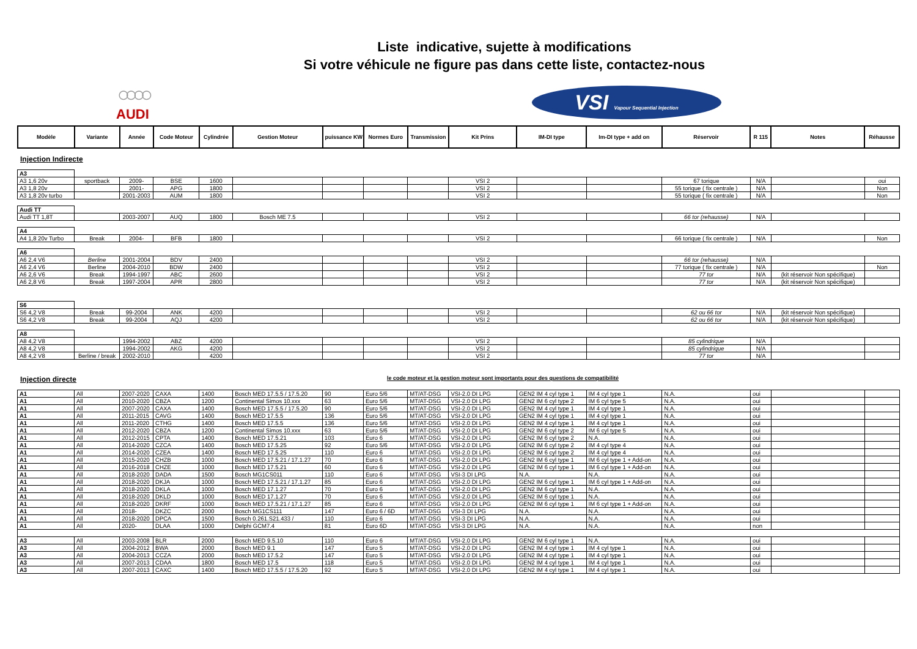Liste indicative, sujette à modifications
Si votre véhicule ne figure pas dans cette liste, contactez-nous
○○○○
AUDI
VSI Vapour Sequential Injection
| Modèle | Variante | Année | Code Moteur | Cylindrée | Gestion Moteur | puissance KW | Normes Euro | Transmission | Kit Prins | IM-DI type | Im-DI type + add on | Réservoir | R 115 | Notes | Réhausse |
| --- | --- | --- | --- | --- | --- | --- | --- | --- | --- | --- | --- | --- | --- | --- | --- |
Injection Indirecte
| A3 | | | | | | | | | | | | | | | |
| A3 1,6 20v | sportback | 2009- | BSE | 1600 | | | | | VSI 2 | | | 67 torique | N/A | | oui |
| A3 1,8 20v | | 2001- | APG | 1800 | | | | | VSI 2 | | | 55 torique ( fix centrale ) | N/A | | Non |
| A3 1,8 20v turbo | | 2001-2003 | AUM | 1800 | | | | | VSI 2 | | | 55 torique ( fix centrale ) | N/A | | Non |
| Audi TT | | | | | | | | | | | | | | | |
| Audi TT 1,8T | | 2003-2007 | AUQ | 1800 | Bosch ME 7.5 | | | | VSI 2 | | | 66 tor (rehausse) | N/A | | |
| A4 | | | | | | | | | | | | | | | |
| A4 1,8 20v Turbo | Break | 2004- | BFB | 1800 | | | | | VSI 2 | | | 66 torique ( fix centrale ) | N/A | | Non |
| A6 | | | | | | | | | | | | | | | |
| A6 2,4 V6 | Berline | 2001-2004 | BDV | 2400 | | | | | VSI 2 | | | 66 tor (rehausse) | N/A | | |
| A6 2,4 V6 | Berline | 2004-2010 | BDW | 2400 | | | | | VSI 2 | | | 77 torique ( fix centrale ) | N/A | | Non |
| A6 2,6 V6 | Break | 1994-1997 | ABC | 2600 | | | | | VSI 2 | | | 77 tor | N/A | (kit réservoir Non spécifique) | |
| A6 2,8 V6 | Break | 1997-2004 | APR | 2800 | | | | | VSI 2 | | | 77 tor | N/A | (kit réservoir Non spécifique) | |
| S6 | | | | | | | | | | | | | | | |
| S6 4,2 V8 | Break | 99-2004 | ANK | 4200 | | | | | VSI 2 | | | 62 ou 66 tor | N/A | (kit réservoir Non spécifique) | |
| S6 4,2 V8 | Break | 99-2004 | AQJ | 4200 | | | | | VSI 2 | | | 62 ou 66 tor | N/A | (kit réservoir Non spécifique) | |
| A8 | | | | | | | | | | | | | | | |
| A8 4,2 V8 | | 1994-2002 | ABZ | 4200 | | | | | VSI 2 | | | 85 cylindrique | N/A | | |
| A8 4,2 V8 | | 1994-2002 | AKG | 4200 | | | | | VSI 2 | | | 85 cylindrique | N/A | | |
| A8 4,2 V8 | Berline / break | 2002-2010 | | 4200 | | | | | VSI 2 | | | 77 tor | N/A | | |
Injection directe le code moteur et la gestion moteur sont importants pour des questions de compatibilité
| A1 | All | 2007-2020 | CAXA | 1400 | Bosch MED 17.5.5 / 17.5.20 | 90 | Euro 5/6 | MT/AT-DSG | VSI-2.0 DI LPG | GEN2 IM 4 cyl type 1 | IM 4 cyl type 1 | N.A. | oui | | |
| A1 | All | 2010-2020 | CBZA | 1200 | Continental Simos 10.xxx | 63 | Euro 5/6 | MT/AT-DSG | VSI-2.0 DI LPG | GEN2 IM 6 cyl type 2 | IM 6 cyl type 5 | N.A. | oui | | |
| A1 | All | 2007-2020 | CAXA | 1400 | Bosch MED 17.5.5 / 17.5.20 | 90 | Euro 5/6 | MT/AT-DSG | VSI-2.0 DI LPG | GEN2 IM 4 cyl type 1 | IM 4 cyl type 1 | N.A. | oui | | |
| A1 | All | 2011-2015 | CAVG | 1400 | Bosch MED 17.5.5 | 136 | Euro 5/6 | MT/AT-DSG | VSI-2.0 DI LPG | GEN2 IM 4 cyl type 1 | IM 4 cyl type 1 | N.A. | oui | | |
| A1 | All | 2011-2020 | CTHG | 1400 | Bosch MED 17.5.5 | 136 | Euro 5/6 | MT/AT-DSG | VSI-2.0 DI LPG | GEN2 IM 4 cyl type 1 | IM 4 cyl type 1 | N.A. | oui | | |
| A1 | All | 2012-2020 | CBZA | 1200 | Continental Simos 10.xxx | 63 | Euro 5/6 | MT/AT-DSG | VSI-2.0 DI LPG | GEN2 IM 6 cyl type 2 | IM 6 cyl type 5 | N.A. | oui | | |
| A1 | All | 2012-2015 | CPTA | 1400 | Bosch MED 17.5.21 | 103 | Euro 6 | MT/AT-DSG | VSI-2.0 DI LPG | GEN2 IM 6 cyl type 2 | N.A. | N.A. | oui | | |
| A1 | All | 2014-2020 | CZCA | 1400 | Bosch MED 17.5.25 | 92 | Euro 5/6 | MT/AT-DSG | VSI-2.0 DI LPG | GEN2 IM 6 cyl type 2 | IM 4 cyl type 4 | N.A. | oui | | |
| A1 | All | 2014-2020 | CZEA | 1400 | Bosch MED 17.5.25 | 110 | Euro 6 | MT/AT-DSG | VSI-2.0 DI LPG | GEN2 IM 6 cyl type 2 | IM 4 cyl type 4 | N.A. | oui | | |
| A1 | All | 2015-2020 | CHZB | 1000 | Bosch MED 17.5.21 / 17.1.27 | 70 | Euro 6 | MT/AT-DSG | VSI-2.0 DI LPG | GEN2 IM 6 cyl type 1 | IM 6 cyl type 1 + Add-on | N.A. | oui | | |
| A1 | All | 2016-2018 | CHZE | 1000 | Bosch MED 17.5.21 | 60 | Euro 6 | MT/AT-DSG | VSI-2.0 DI LPG | GEN2 IM 6 cyl type 1 | IM 6 cyl type 1 + Add-on | N.A. | oui | | |
| A1 | All | 2018-2020 | DADA | 1500 | Bosch MG1CS011 | 110 | Euro 6 | MT/AT-DSG | VSI-3 DI LPG | N.A. | N.A. | N.A. | oui | | |
| A1 | All | 2018-2020 | DKJA | 1000 | Bosch MED 17.5.21 / 17.1.27 | 85 | Euro 6 | MT/AT-DSG | VSI-2.0 DI LPG | GEN2 IM 6 cyl type 1 | IM 6 cyl type 1 + Add-on | N.A. | oui | | |
| A1 | All | 2018-2020 | DKLA | 1000 | Bosch MED 17.1.27 | 70 | Euro 6 | MT/AT-DSG | VSI-2.0 DI LPG | GEN2 IM 6 cyl type 1 | N.A. | N.A. | oui | | |
| A1 | All | 2018-2020 | DKLD | 1000 | Bosch MED 17.1.27 | 70 | Euro 6 | MT/AT-DSG | VSI-2.0 DI LPG | GEN2 IM 6 cyl type 1 | N.A. | N.A. | oui | | |
| A1 | All | 2018-2020 | DKRF | 1000 | Bosch MED 17.5.21 / 17.1.27 | 85 | Euro 6 | MT/AT-DSG | VSI-2.0 DI LPG | GEN2 IM 6 cyl type 1 | IM 6 cyl type 1 + Add-on | N.A. | oui | | |
| A1 | All | 2018- | DKZC | 2000 | Bosch MG1CS111 | 147 | Euro 6 / 6D | MT/AT-DSG | VSI-3 DI LPG | N.A. | N.A. | N.A. | oui | | |
| A1 | All | 2018-2020 | DPCA | 1500 | Bosch 0.261.S21.433 / | 110 | Euro 6 | MT/AT-DSG | VSI-3 DI LPG | N.A. | N.A. | N.A. | oui | | |
| A1 | All | 2020- | DLAA | 1000 | Delphi GCM7.4 | 81 | Euro 6D | MT/AT-DSG | VSI-3 DI LPG | N.A. | N.A. | N.A. | non | | |
| A3 | All | 2003-2008 | BLR | 2000 | Bosch MED 9.5.10 | 110 | Euro 6 | MT/AT-DSG | VSI-2.0 DI LPG | GEN2 IM 6 cyl type 1 | N.A. | N.A. | oui | | |
| A3 | All | 2004-2012 | BWA | 2000 | Bosch MED 9.1 | 147 | Euro 5 | MT/AT-DSG | VSI-2.0 DI LPG | GEN2 IM 4 cyl type 1 | IM 4 cyl type 1 | N.A. | oui | | |
| A3 | All | 2004-2013 | CCZA | 2000 | Bosch MED 17.5.2 | 147 | Euro 5 | MT/AT-DSG | VSI-2.0 DI LPG | GEN2 IM 4 cyl type 1 | IM 4 cyl type 1 | N.A. | oui | | |
| A3 | All | 2007-2013 | CDAA | 1800 | Bosch MED 17.5 | 118 | Euro 5 | MT/AT-DSG | VSI-2.0 DI LPG | GEN2 IM 4 cyl type 1 | IM 4 cyl type 1 | N.A. | oui | | |
| A3 | All | 2007-2013 | CAXC | 1400 | Bosch MED 17.5.5 / 17.5.20 | 92 | Euro 5 | MT/AT-DSG | VSI-2.0 DI LPG | GEN2 IM 4 cyl type 1 | IM 4 cyl type 1 | N.A. | oui | | |